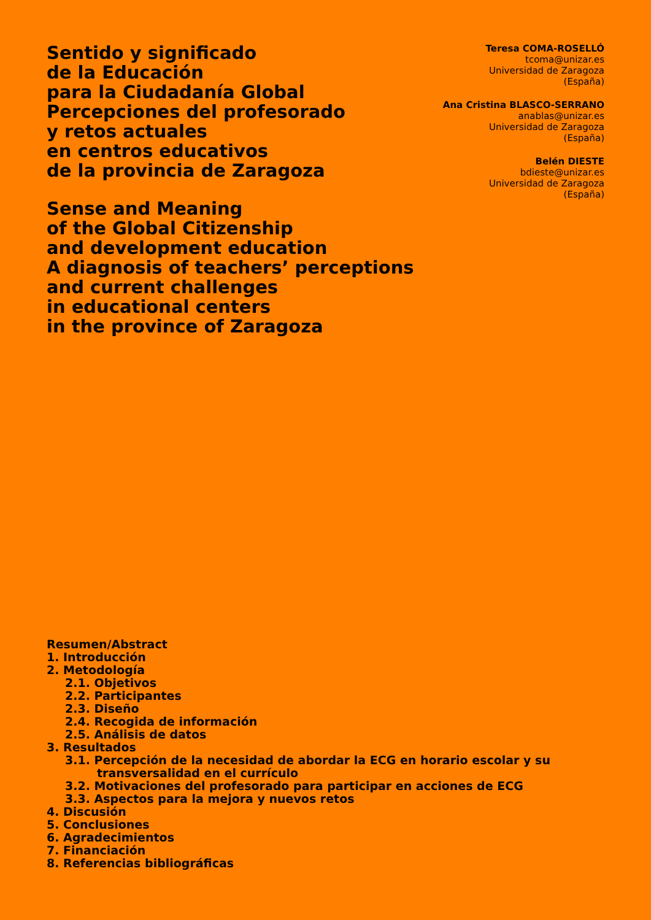Sentido y significado
de la Educación
para la Ciudadanía Global
Percepciones del profesorado
y retos actuales
en centros educativos
de la provincia de Zaragoza
Sense and Meaning
of the Global Citizenship
and development education
A diagnosis of teachers’ perceptions
and current challenges
in educational centers
in the province of Zaragoza
Teresa COMA-ROSELLÓ
tcoma@unizar.es
Universidad de Zaragoza
(España)
Ana Cristina BLASCO-SERRANO
anablas@unizar.es
Universidad de Zaragoza
(España)
Belén DIESTE
bdieste@unizar.es
Universidad de Zaragoza
(España)
Resumen/Abstract
1. Introducción
2. Metodología
2.1. Objetivos
2.2. Participantes
2.3. Diseño
2.4. Recogida de información
2.5. Análisis de datos
3. Resultados
3.1. Percepción de la necesidad de abordar la ECG en horario escolar y su
transversalidad en el currículo
3.2. Motivaciones del profesorado para participar en acciones de ECG
3.3. Aspectos para la mejora y nuevos retos
4. Discusión
5. Conclusiones
6. Agradecimientos
7. Financiación
8. Referencias bibliográficas